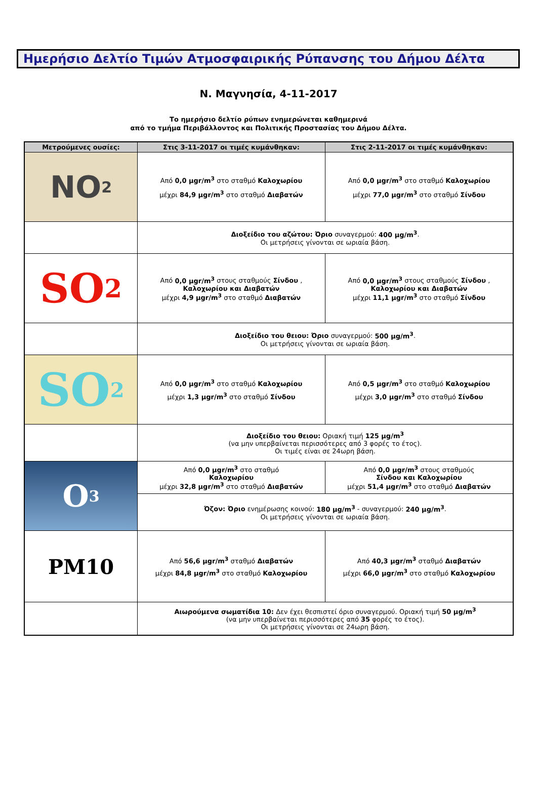Ημερήσιο Δελτίο Τιμών Ατμοσφαιρικής Ρύπανσης του Δήμου Δέλτα
Ν. Μαγνησία, 4-11-2017
Το ημερήσιο δελτίο ρύπων ενημερώνεται καθημερινά
από το τμήμα Περιβάλλοντος και Πολιτικής Προστασίας του Δήμου Δέλτα.
| Μετρούμενες ουσίες: | Στις 3-11-2017 οι τιμές κυμάνθηκαν: | Στις 2-11-2017 οι τιμές κυμάνθηκαν: |
| --- | --- | --- |
| NO<sub>2</sub> | Από 0,0 μgr/m<sup>3</sup> στο σταθμό Καλοχωρίου μέχρι 84,9 μgr/m<sup>3</sup> στο σταθμό Διαβατών | Από 0,0 μgr/m<sup>3</sup> στο σταθμό Καλοχωρίου μέχρι 77,0 μgr/m<sup>3</sup> στο σταθμό Σίνδου |
| | Διοξείδιο του αζώτου: Όριο συναγερμού: 400 μg/m<sup>3</sup> . Οι μετρήσεις γίνονται σε ωριαία βάση. | |
| SO<sub>2</sub> | Από 0,0 μgr/m<sup>3</sup> στους σταθμούς Σίνδου , Καλοχωρίου και Διαβατών μέχρι 4,9 μgr/m<sup>3</sup> στο σταθμό Διαβατών | Από 0,0 μgr/m<sup>3</sup> στους σταθμούς Σίνδου , Καλοχωρίου και Διαβατών μέχρι 11,1 μgr/m<sup>3</sup> στο σταθμό Σίνδου |
| | Διοξείδιο του θειου: Όριο συναγερμού: 500 μg/m<sup>3</sup> . Οι μετρήσεις γίνονται σε ωριαία βάση. | |
| SO<sub>2</sub> | Από 0,0 μgr/m<sup>3</sup> στο σταθμό Καλοχωρίου μέχρι 1,3 μgr/m<sup>3</sup> στο σταθμό Σίνδου | Από 0,5 μgr/m<sup>3</sup> στο σταθμό Καλοχωρίου μέχρι 3,0 μgr/m<sup>3</sup> στο σταθμό Σίνδου |
| | Διοξείδιο του θειου: Οριακή τιμή 125 μg/m<sup>3</sup> (να μην υπερβαίνεται περισσότερες από 3 φορές το έτος). Οι τιμές είναι σε 24ωρη βάση. | |
| O<sub>3</sub> | Από 0,0 μgr/m<sup>3</sup> στο σταθμό Καλοχωρίου μέχρι 32,8 μgr/m<sup>3</sup> στο σταθμό Διαβατών | Από 0,0 μgr/m<sup>3</sup> στους σταθμούς Σίνδου και Καλοχωρίου μέχρι 51,4 μgr/m<sup>3</sup> στο σταθμό Διαβατών |
| | Όζον: Όριο ενημέρωσης κοινού: 180 μg/m<sup>3</sup> - συναγερμού: 240 μg/m<sup>3</sup> . Οι μετρήσεις γίνονται σε ωριαία βάση. | |
| PM10 | Από 56,6 μgr/m<sup>3</sup> σταθμό Διαβατών μέχρι 84,8 μgr/m<sup>3</sup> στο σταθμό Καλοχωρίου | Από 40,3 μgr/m<sup>3</sup> σταθμό Διαβατών μέχρι 66,0 μgr/m<sup>3</sup> στο σταθμό Καλοχωρίου |
| | Αιωρούμενα σωματίδια 10: Δεν έχει θεσπιστεί όριο συναγερμού. Οριακή τιμή 50 μg/m<sup>3</sup> (να μην υπερβαίνεται περισσότερες από 35 φορές το έτος). Οι μετρήσεις γίνονται σε 24ωρη βάση. | |